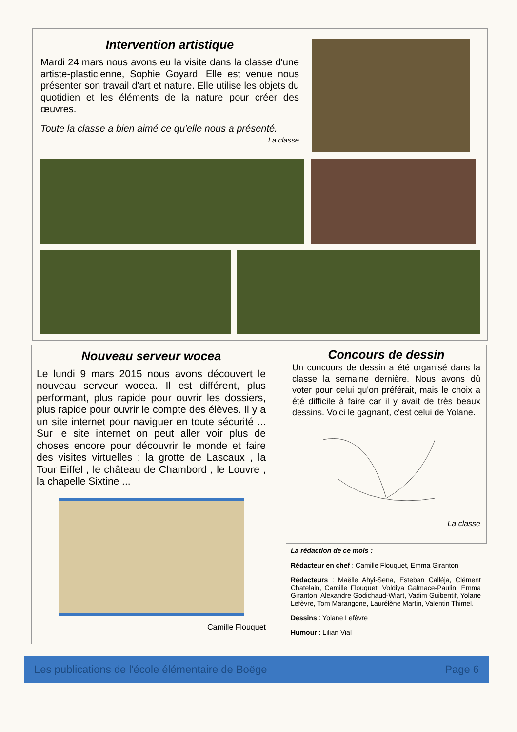Intervention artistique
Mardi 24 mars nous avons eu la visite dans la classe d'une artiste-plasticienne, Sophie Goyard. Elle est venue nous présenter son travail d'art et nature. Elle utilise les objets du quotidien et les éléments de la nature pour créer des œuvres.
Toute la classe a bien aimé ce qu'elle nous a présenté. La classe
Nouveau serveur wocea
Le lundi 9 mars 2015 nous avons découvert le nouveau serveur wocea. Il est différent, plus performant, plus rapide pour ouvrir les dossiers, plus rapide pour ouvrir le compte des élèves. Il y a un site internet pour naviguer en toute sécurité ... Sur le site internet on peut aller voir plus de choses encore pour découvrir le monde et faire des visites virtuelles : la grotte de Lascaux , la Tour Eiffel , le château de Chambord , le Louvre , la chapelle Sixtine ...
Camille Flouquet
Concours de dessin
Un concours de dessin a été organisé dans la classe la semaine dernière. Nous avons dû voter pour celui qu'on préférait, mais le choix a été difficile à faire car il y avait de très beaux dessins. Voici le gagnant, c'est celui de Yolane.
La classe
La rédaction de ce mois :
Rédacteur en chef : Camille Flouquet, Emma Giranton
Rédacteurs : Maëlle Ahyi-Sena, Esteban Calléja, Clément Chatelain, Camille Flouquet, Voldiya Galmace-Paulin, Emma Giranton, Alexandre Godichaud-Wiart, Vadim Guibentif, Yolane Lefèvre, Tom Marangone, Laurélène Martin, Valentin Thimel.
Dessins : Yolane Lefèvre
Humour : Lilian Vial
Les publications de l'école élémentaire de Boëge Page 6